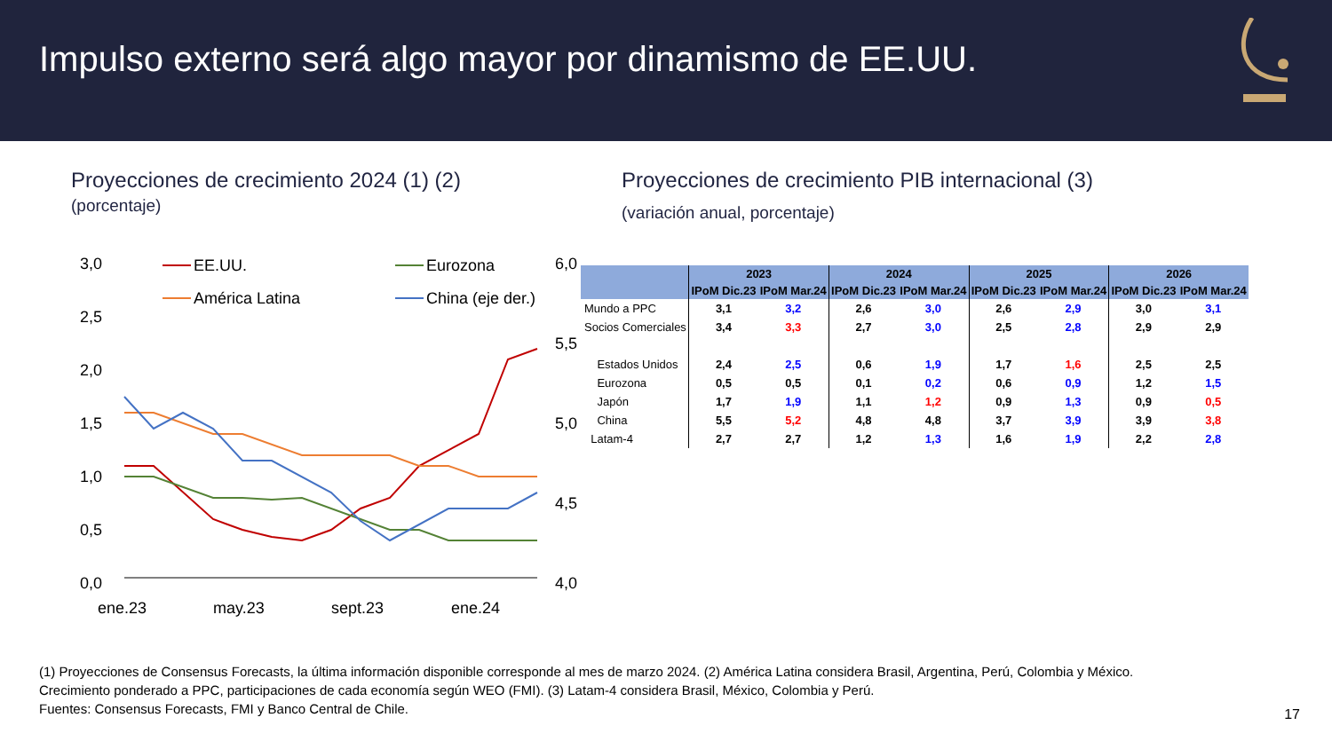Impulso externo será algo mayor por dinamismo de EE.UU.
Proyecciones de crecimiento 2024 (1) (2)
(porcentaje)
3,0
2,5
2,0
1,5
1,0
0,5
0,0
6,0
5,5
5,0
4,5
4,0
ene.23
may.23
sept.23
ene.24
EE.UU.
Eurozona
América Latina
China (eje der.)
Proyecciones de crecimiento PIB internacional (3)
(variación anual, porcentaje)
| | 2023 | | 2024 | | 2025 | | 2026 | |
| --- | --- | --- | --- | --- | --- | --- | --- | --- |
| | IPoM Dic.23 | IPoM Mar.24 | IPoM Dic.23 | IPoM Mar.24 | IPoM Dic.23 | IPoM Mar.24 | IPoM Dic.23 | IPoM Mar.24 |
| Mundo a PPC | 3,1 | 3,2 | 2,6 | 3,0 | 2,6 | 2,9 | 3,0 | 3,1 |
| Socios Comerciales | 3,4 | 3,3 | 2,7 | 3,0 | 2,5 | 2,8 | 2,9 | 2,9 |
| Estados Unidos | 2,4 | 2,5 | 0,6 | 1,9 | 1,7 | 1,6 | 2,5 | 2,5 |
| Eurozona | 0,5 | 0,5 | 0,1 | 0,2 | 0,6 | 0,9 | 1,2 | 1,5 |
| Japón | 1,7 | 1,9 | 1,1 | 1,2 | 0,9 | 1,3 | 0,9 | 0,5 |
| China | 5,5 | 5,2 | 4,8 | 4,8 | 3,7 | 3,9 | 3,9 | 3,8 |
| Latam-4 | 2,7 | 2,7 | 1,2 | 1,3 | 1,6 | 1,9 | 2,2 | 2,8 |
(1) Proyecciones de Consensus Forecasts, la última información disponible corresponde al mes de marzo 2024. (2) América Latina considera Brasil, Argentina, Perú, Colombia y México.
Crecimiento ponderado a PPC, participaciones de cada economía según WEO (FMI). (3) Latam-4 considera Brasil, México, Colombia y Perú.
Fuentes: Consensus Forecasts, FMI y Banco Central de Chile.
17